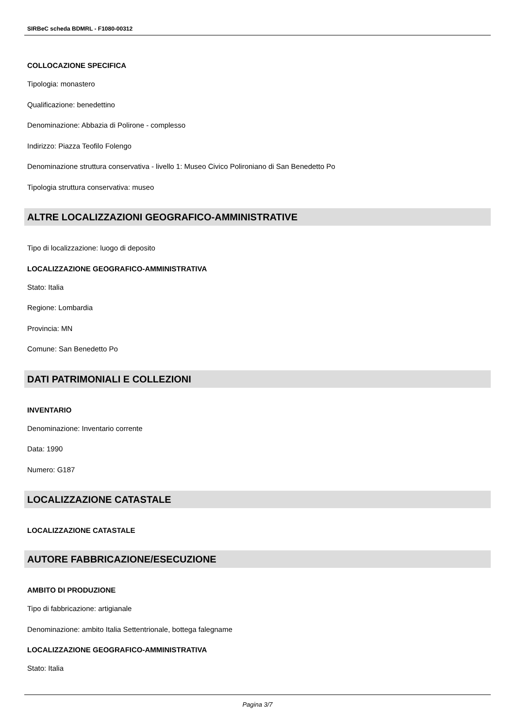SIRBeC scheda BDMRL - F1080-00312
COLLOCAZIONE SPECIFICA
Tipologia: monastero
Qualificazione: benedettino
Denominazione: Abbazia di Polirone - complesso
Indirizzo: Piazza Teofilo Folengo
Denominazione struttura conservativa - livello 1: Museo Civico Polironiano di San Benedetto Po
Tipologia struttura conservativa: museo
ALTRE LOCALIZZAZIONI GEOGRAFICO-AMMINISTRATIVE
Tipo di localizzazione: luogo di deposito
LOCALIZZAZIONE GEOGRAFICO-AMMINISTRATIVA
Stato: Italia
Regione: Lombardia
Provincia: MN
Comune: San Benedetto Po
DATI PATRIMONIALI E COLLEZIONI
INVENTARIO
Denominazione: Inventario corrente
Data: 1990
Numero: G187
LOCALIZZAZIONE CATASTALE
LOCALIZZAZIONE CATASTALE
AUTORE FABBRICAZIONE/ESECUZIONE
AMBITO DI PRODUZIONE
Tipo di fabbricazione: artigianale
Denominazione: ambito Italia Settentrionale, bottega falegname
LOCALIZZAZIONE GEOGRAFICO-AMMINISTRATIVA
Stato: Italia
Pagina 3/7